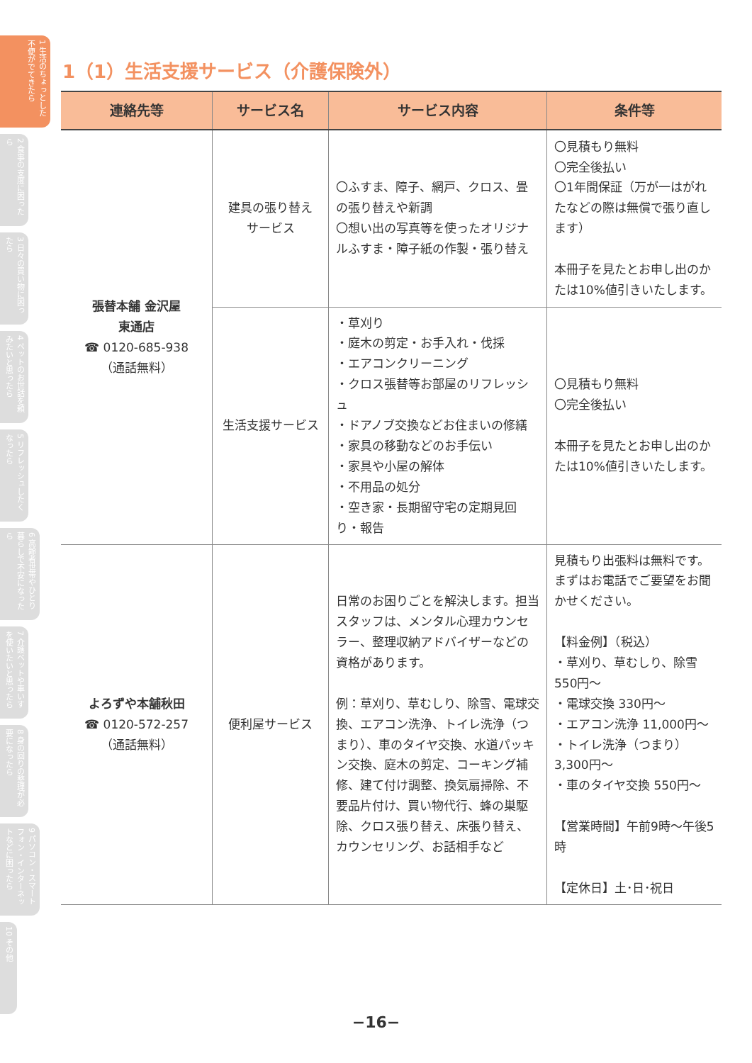1 生活のちょっとした不便がでてきたら
2 食事の支度に困ったら
3 日々の買い物に困ったら
4 ペットのお世話を頼みたいと思ったら
5 リフレッシュしたくなったら
6 高齢者世帯やひとり暮らしで不安になったら
7 介護ベットや車いすを使いたいと思ったら
8 身の回りの整理が必要になったら
9 パソコン・スマートフォン・インターネットなどに困ったら
10 その他
1（1）生活支援サービス（介護保険外）
| 連絡先等 | サービス名 | サービス内容 | 条件等 |
| --- | --- | --- | --- |
| 張替本舗 金沢屋 東通店 ☎ 0120-685-938 （通話無料） | 建具の張り替え サービス | 〇ふすま、障子、網戸、クロス、畳の張り替えや新調 〇想い出の写真等を使ったオリジナルふすま・障子紙の作製・張り替え | 〇見積もり無料 〇完全後払い 〇1年間保証（万が一はがれたなどの際は無償で張り直します） 本冊子を見たとお申し出のかたは10%値引きいたします。 |
| | 生活支援サービス | ・草刈り ・庭木の剪定・お手入れ・伐採 ・エアコンクリーニング ・クロス張替等お部屋のリフレッシュ ・ドアノブ交換などお住まいの修繕 ・家具の移動などのお手伝い ・家具や小屋の解体 ・不用品の処分 ・空き家・長期留守宅の定期見回り・報告 | 〇見積もり無料 〇完全後払い 本冊子を見たとお申し出のかたは10%値引きいたします。 |
| よろずや本舗秋田 ☎ 0120-572-257 （通話無料） | 便利屋サービス | 日常のお困りごとを解決します。担当スタッフは、メンタル心理カウンセラー、整理収納アドバイザーなどの資格があります。 例：草刈り、草むしり、除雪、電球交換、エアコン洗浄、トイレ洗浄（つまり）、車のタイヤ交換、水道パッキン交換、庭木の剪定、コーキング補修、建て付け調整、換気扇掃除、不要品片付け、買い物代行、蜂の巣駆除、クロス張り替え、床張り替え、カウンセリング、お話相手など | 見積もり出張料は無料です。まずはお電話でご要望をお聞かせください。 【料金例】（税込） ・草刈り、草むしり、除雪 550円～ ・電球交換 330円～ ・エアコン洗浄 11,000円～ ・トイレ洗浄（つまり） 3,300円～ ・車のタイヤ交換 550円～ 【営業時間】午前9時～午後5時 【定休日】土･日･祝日 |
−16−